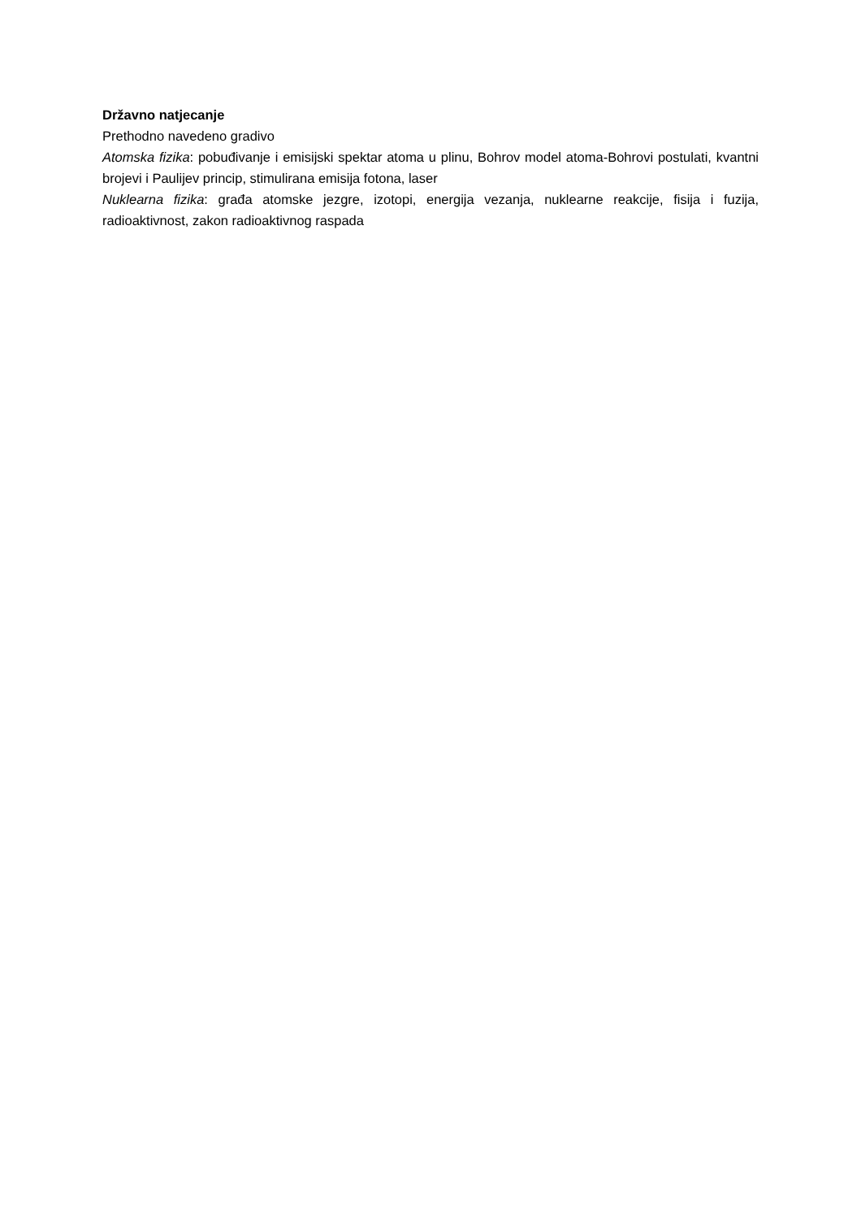Državno natjecanje
Prethodno navedeno gradivo
Atomska fizika: pobuđivanje i emisijski spektar atoma u plinu, Bohrov model atoma-Bohrovi postulati, kvantni brojevi i Paulijev princip, stimulirana emisija fotona, laser
Nuklearna fizika: građa atomske jezgre, izotopi, energija vezanja, nuklearne reakcije, fisija i fuzija, radioaktivnost, zakon radioaktivnog raspada